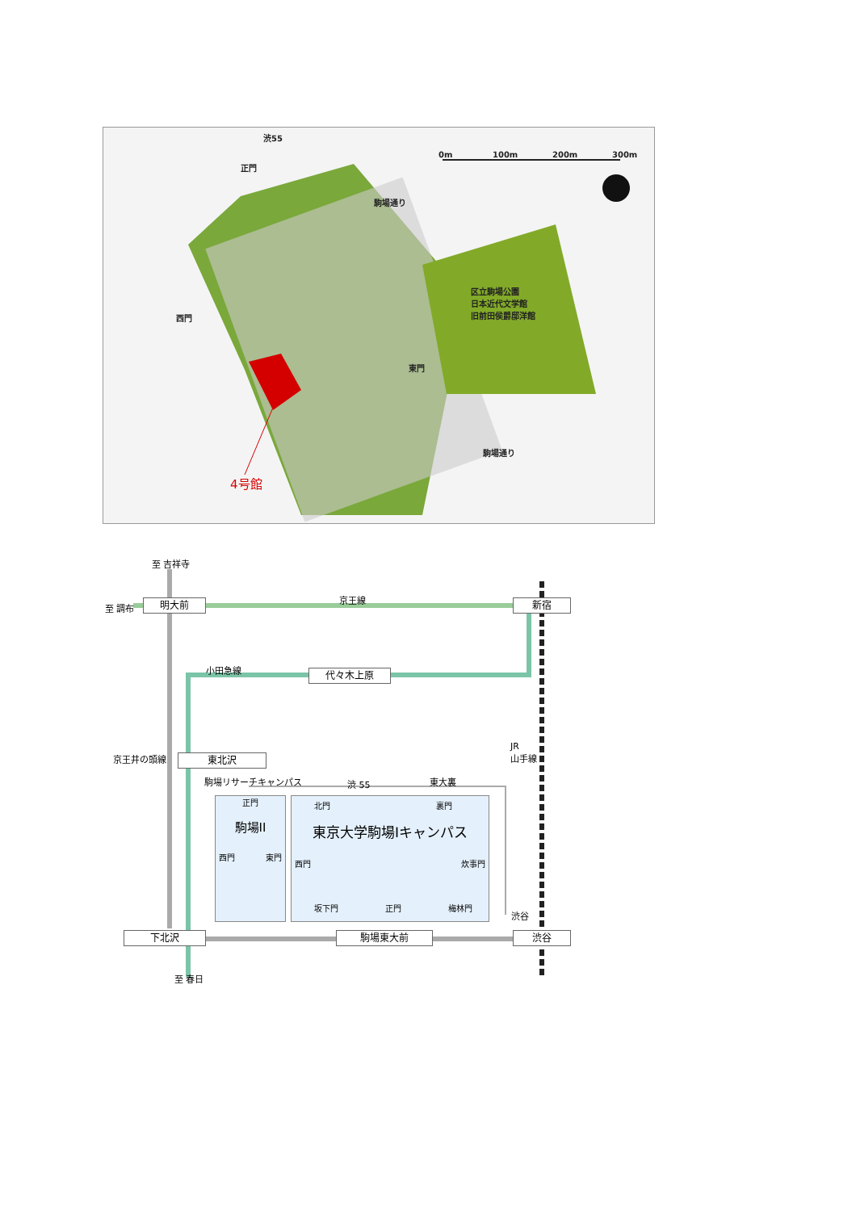渋55
正門
0m 100m 200m 300m
駒場通り
区立駒場公園
日本近代文学館
旧前田侯爵邸洋館
西門
東門
駒場通り
4号館
至 吉祥寺
至 調布 明大前 京王線 新宿
小田急線 代々木上原
京王井の頭線
JR
山手線
東北沢
駒場リサーチキャンパス 渋 55 東大裏
正門
駒場II
西門 東門
北門 裏門
東京大学駒場Iキャンパス
西門 炊事門
坂下門 正門 梅林門
渋谷
下北沢 駒場東大前 渋谷
至 春日